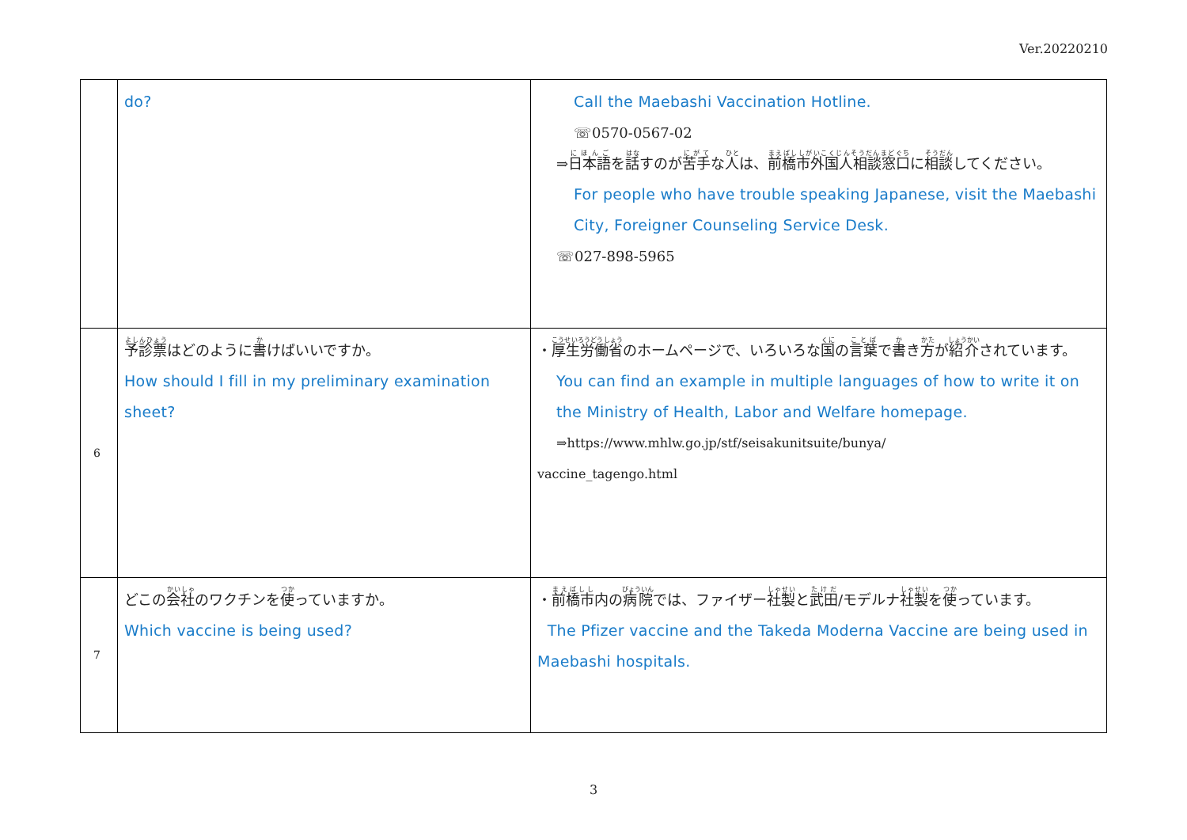Ver.20220210
| | do? | Call the Maebashi Vaccination Hotline. ☏0570-0567-02 ⇒ 日本語 を 話 すのが 苦手 な 人 は、 前橋市外国人相談窓口 に 相談 してください。 For people who have trouble speaking Japanese, visit the Maebashi City, Foreigner Counseling Service Desk. ☏027-898-5965 |
| 6 | 予診票 はどのように 書 けばいいですか。 How should I fill in my preliminary examination sheet? | ・ 厚生労働省 のホームページで、いろいろな 国 の 言葉 で 書 き 方 が 紹介 されています。 You can find an example in multiple languages of how to write it on the Ministry of Health, Labor and Welfare homepage. ⇒https://www.mhlw.go.jp/stf/seisakunitsuite/bunya/ vaccine_tagengo.html |
| 7 | どこの 会社 のワクチンを 使 っていますか。 Which vaccine is being used? | ・ 前橋市 内の 病院 では、ファイザー 社製 と 武田 /モデルナ 社製 を 使 っています。 The Pfizer vaccine and the Takeda Moderna Vaccine are being used in Maebashi hospitals. |
3